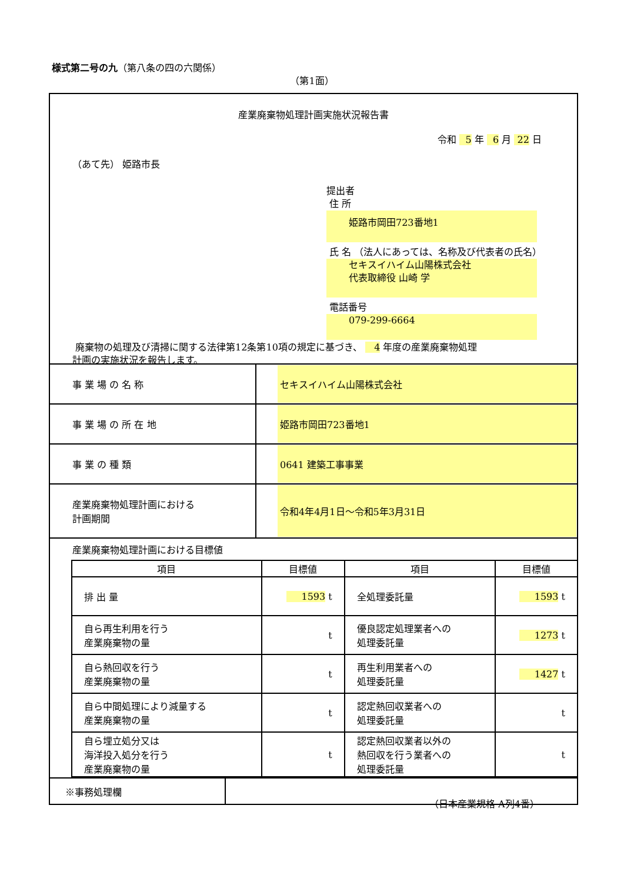様式第二号の九（第八条の四の六関係）
（第1面）
産業廃棄物処理計画実施状況報告書
令和 5 年 6 月 22 日
（あて先） 姫路市長
提出者
住 所
姫路市岡田723番地1
氏 名 （法人にあっては、名称及び代表者の氏名）
セキスイハイム山陽株式会社
代表取締役 山崎 学
電話番号
079-299-6664
廃棄物の処理及び清掃に関する法律第12条第10項の規定に基づき、 4 年度の産業廃棄物処理
計画の実施状況を報告します。
| 事 業 場 の 名 称 | セキスイハイム山陽株式会社 |
| 事 業 場 の 所 在 地 | 姫路市岡田723番地1 |
| 事 業 の 種 類 | 0641 建築工事事業 |
| 産業廃棄物処理計画における 計画期間 | 令和4年4月1日～令和5年3月31日 |
産業廃棄物処理計画における目標値
| 項目 | 目標値 | 項目 | 目標値 |
| --- | --- | --- | --- |
| 排 出 量 | 1593 t | 全処理委託量 | 1593 t |
| 自ら再生利用を行う 産業廃棄物の量 | t | 優良認定処理業者への 処理委託量 | 1273 t |
| 自ら熱回収を行う 産業廃棄物の量 | t | 再生利用業者への 処理委託量 | 1427 t |
| 自ら中間処理により減量する 産業廃棄物の量 | t | 認定熱回収業者への 処理委託量 | t |
| 自ら埋立処分又は 海洋投入処分を行う 産業廃棄物の量 | t | 認定熱回収業者以外の 熱回収を行う業者への 処理委託量 | t |
| ※事務処理欄 | |
（日本産業規格 A列4番）